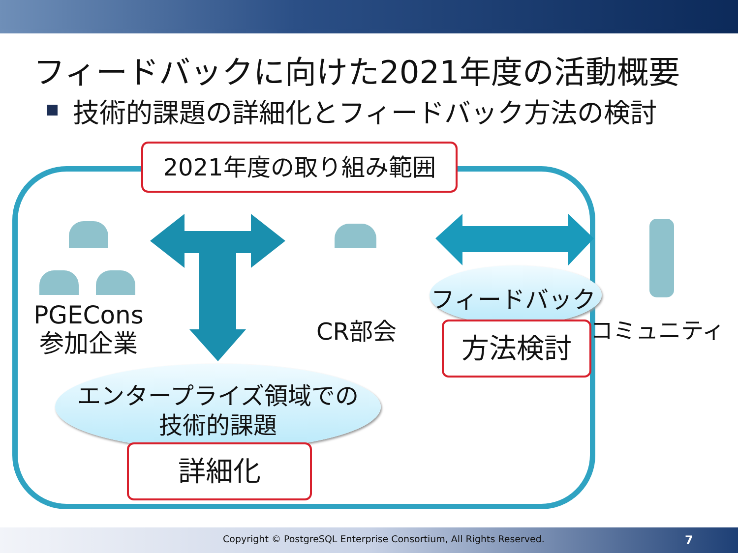フィードバックに向けた2021年度の活動概要
技術的課題の詳細化とフィードバック方法の検討
2021年度の取り組み範囲
PGECons
参加企業
CR部会
フィードバック
コミュニティ
方法検討
エンタープライズ領域での
技術的課題
詳細化
Copyright © PostgreSQL Enterprise Consortium, All Rights Reserved.
7